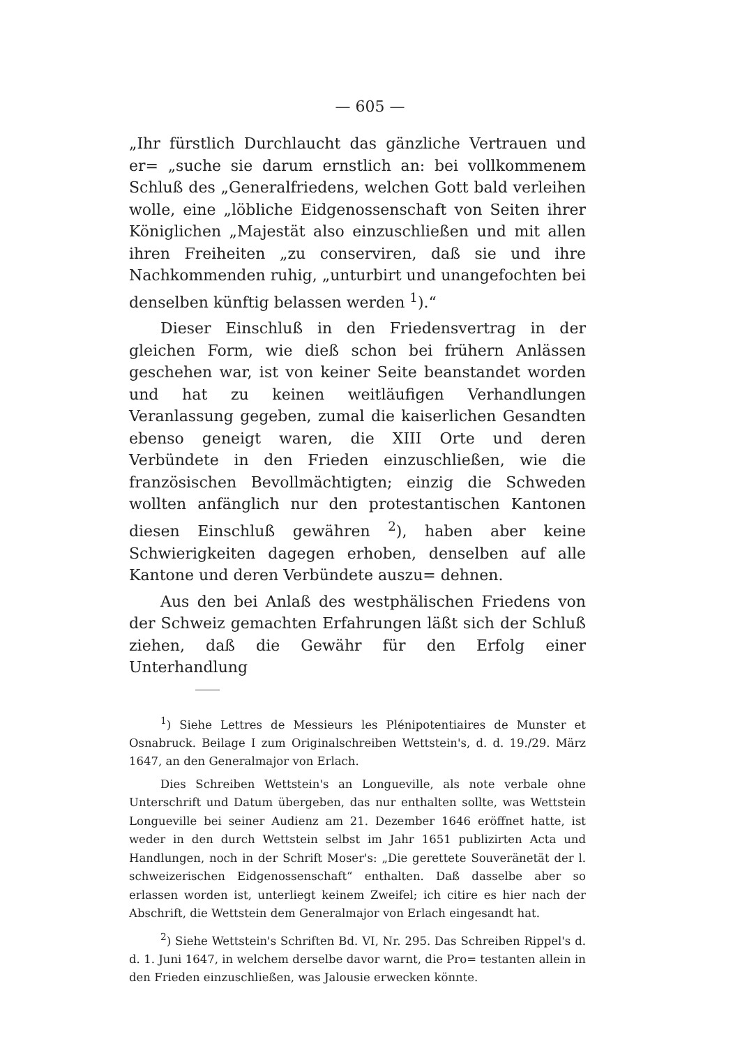— 605 —
„Ihr fürstlich Durchlaucht das gänzliche Vertrauen und er= „suche sie darum ernstlich an: bei vollkommenem Schluß des „Generalfriedens, welchen Gott bald verleihen wolle, eine „löbliche Eidgenossenschaft von Seiten ihrer Königlichen „Majestät also einzuschließen und mit allen ihren Freiheiten „zu conserviren, daß sie und ihre Nachkommenden ruhig, „unturbirt und unangefochten bei denselben künftig belassen werden <sup>1</sup>).“
Dieser Einschluß in den Friedensvertrag in der gleichen Form, wie dieß schon bei frühern Anlässen geschehen war, ist von keiner Seite beanstandet worden und hat zu keinen weitläufigen Verhandlungen Veranlassung gegeben, zumal die kaiserlichen Gesandten ebenso geneigt waren, die XIII Orte und deren Verbündete in den Frieden einzuschließen, wie die französischen Bevollmächtigten; einzig die Schweden wollten anfänglich nur den protestantischen Kantonen diesen Einschluß gewähren <sup>2</sup>), haben aber keine Schwierigkeiten dagegen erhoben, denselben auf alle Kantone und deren Verbündete auszu= dehnen.
Aus den bei Anlaß des westphälischen Friedens von der Schweiz gemachten Erfahrungen läßt sich der Schluß ziehen, daß die Gewähr für den Erfolg einer Unterhandlung
<sup>1</sup>) Siehe Lettres de Messieurs les Plénipotentiaires de Munster et Osnabruck. Beilage I zum Originalschreiben Wettstein's, d. d. 19./29. März 1647, an den Generalmajor von Erlach.
Dies Schreiben Wettstein's an Longueville, als note verbale ohne Unterschrift und Datum übergeben, das nur enthalten sollte, was Wettstein Longueville bei seiner Audienz am 21. Dezember 1646 eröffnet hatte, ist weder in den durch Wettstein selbst im Jahr 1651 publizirten Acta und Handlungen, noch in der Schrift Moser's: „Die gerettete Souveränetät der l. schweizerischen Eidgenossenschaft“ enthalten. Daß dasselbe aber so erlassen worden ist, unterliegt keinem Zweifel; ich citire es hier nach der Abschrift, die Wettstein dem Generalmajor von Erlach eingesandt hat.
<sup>2</sup>) Siehe Wettstein's Schriften Bd. VI, Nr. 295. Das Schreiben Rippel's d. d. 1. Juni 1647, in welchem derselbe davor warnt, die Pro= testanten allein in den Frieden einzuschließen, was Jalousie erwecken könnte.